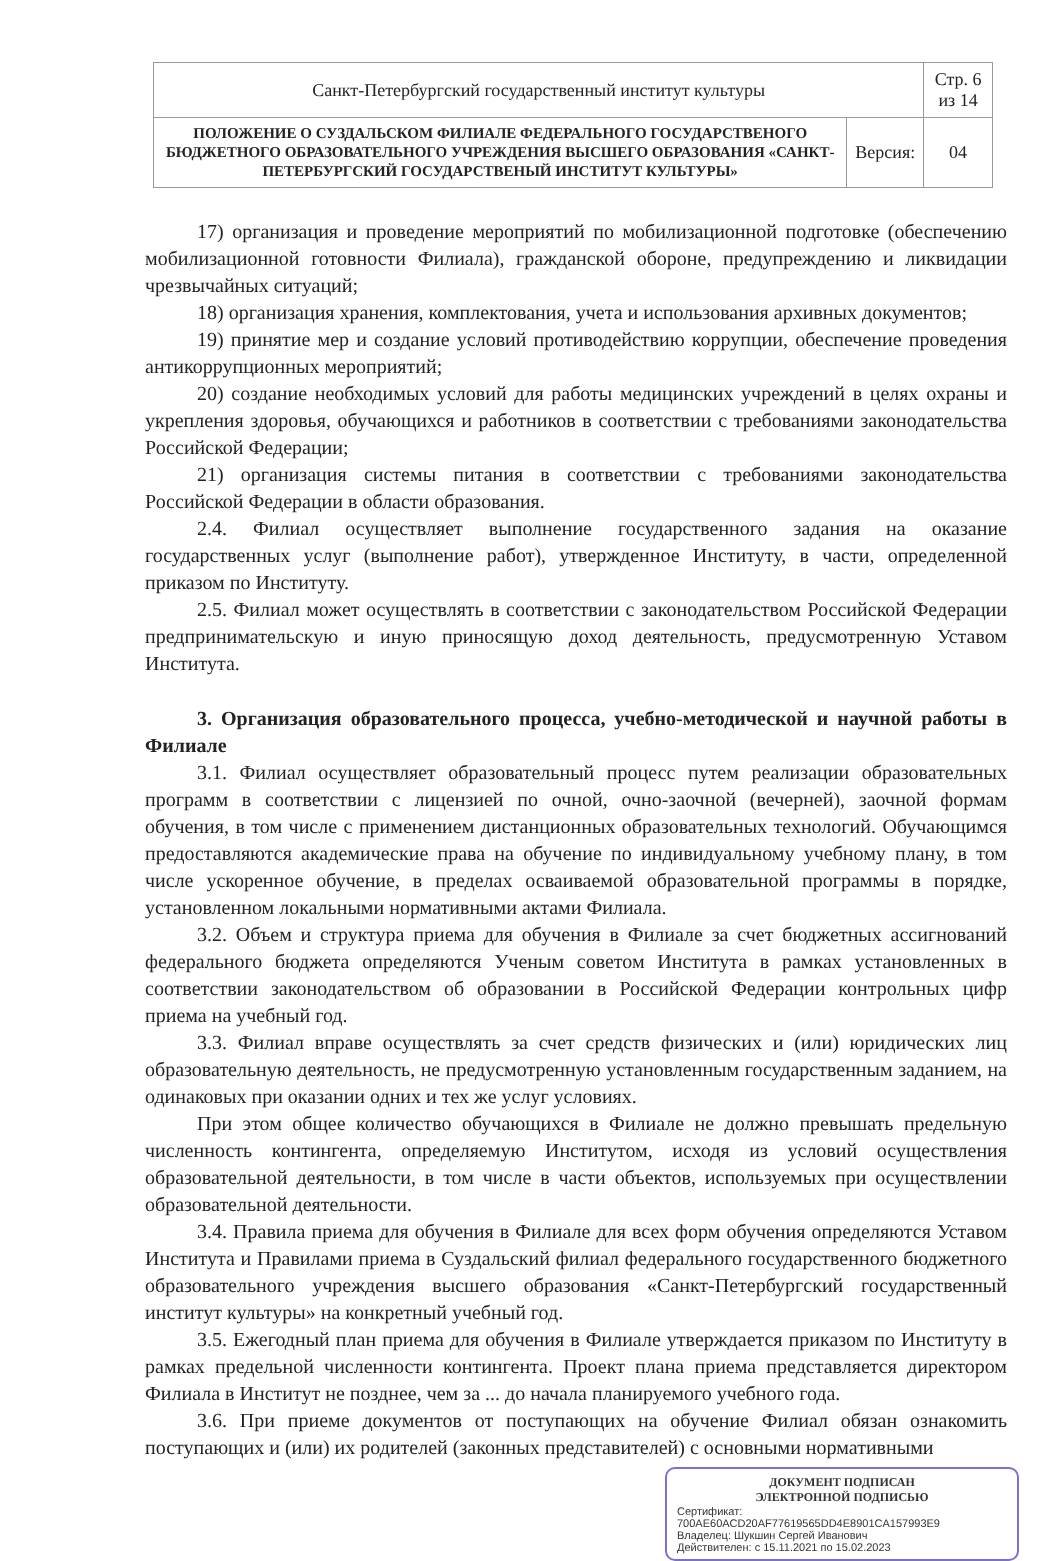| Санкт-Петербургский государственный институт культуры | | Стр. 6 из 14 |
| ПОЛОЖЕНИЕ О СУЗДАЛЬСКОМ ФИЛИАЛЕ ФЕДЕРАЛЬНОГО ГОСУДАРСТВЕНОГО БЮДЖЕТНОГО ОБРАЗОВАТЕЛЬНОГО УЧРЕЖДЕНИЯ ВЫСШЕГО ОБРАЗОВАНИЯ «САНКТ-ПЕТЕРБУРГСКИЙ ГОСУДАРСТВЕНЫЙ ИНСТИТУТ КУЛЬТУРЫ» | Версия: | 04 |
17) организация и проведение мероприятий по мобилизационной подготовке (обеспечению мобилизационной готовности Филиала), гражданской обороне, предупреждению и ликвидации чрезвычайных ситуаций;
18) организация хранения, комплектования, учета и использования архивных документов;
19) принятие мер и создание условий противодействию коррупции, обеспечение проведения антикоррупционных мероприятий;
20) создание необходимых условий для работы медицинских учреждений в целях охраны и укрепления здоровья, обучающихся и работников в соответствии с требованиями законодательства Российской Федерации;
21) организация системы питания в соответствии с требованиями законодательства Российской Федерации в области образования.
2.4. Филиал осуществляет выполнение государственного задания на оказание государственных услуг (выполнение работ), утвержденное Институту, в части, определенной приказом по Институту.
2.5. Филиал может осуществлять в соответствии с законодательством Российской Федерации предпринимательскую и иную приносящую доход деятельность, предусмотренную Уставом Института.
3. Организация образовательного процесса, учебно-методической и научной работы в Филиале
3.1. Филиал осуществляет образовательный процесс путем реализации образовательных программ в соответствии с лицензией по очной, очно-заочной (вечерней), заочной формам обучения, в том числе с применением дистанционных образовательных технологий. Обучающимся предоставляются академические права на обучение по индивидуальному учебному плану, в том числе ускоренное обучение, в пределах осваиваемой образовательной программы в порядке, установленном локальными нормативными актами Филиала.
3.2. Объем и структура приема для обучения в Филиале за счет бюджетных ассигнований федерального бюджета определяются Ученым советом Института в рамках установленных в соответствии законодательством об образовании в Российской Федерации контрольных цифр приема на учебный год.
3.3. Филиал вправе осуществлять за счет средств физических и (или) юридических лиц образовательную деятельность, не предусмотренную установленным государственным заданием, на одинаковых при оказании одних и тех же услуг условиях.
При этом общее количество обучающихся в Филиале не должно превышать предельную численность контингента, определяемую Институтом, исходя из условий осуществления образовательной деятельности, в том числе в части объектов, используемых при осуществлении образовательной деятельности.
3.4. Правила приема для обучения в Филиале для всех форм обучения определяются Уставом Института и Правилами приема в Суздальский филиал федерального государственного бюджетного образовательного учреждения высшего образования «Санкт-Петербургский государственный институт культуры» на конкретный учебный год.
3.5. Ежегодный план приема для обучения в Филиале утверждается приказом по Институту в рамках предельной численности контингента. Проект плана приема представляется директором Филиала в Институт не позднее, чем за ... до начала планируемого учебного года.
3.6. При приеме документов от поступающих на обучение Филиал обязан ознакомить поступающих и (или) их родителей (законных представителей) с основными нормативными
ДОКУМЕНТ ПОДПИСАН
ЭЛЕКТРОННОЙ ПОДПИСЬЮ
Сертификат: 700AE60ACD20AF77619565DD4E8901CA157993E9
Владелец: Шукшин Сергей Иванович
Действителен: с 15.11.2021 по 15.02.2023